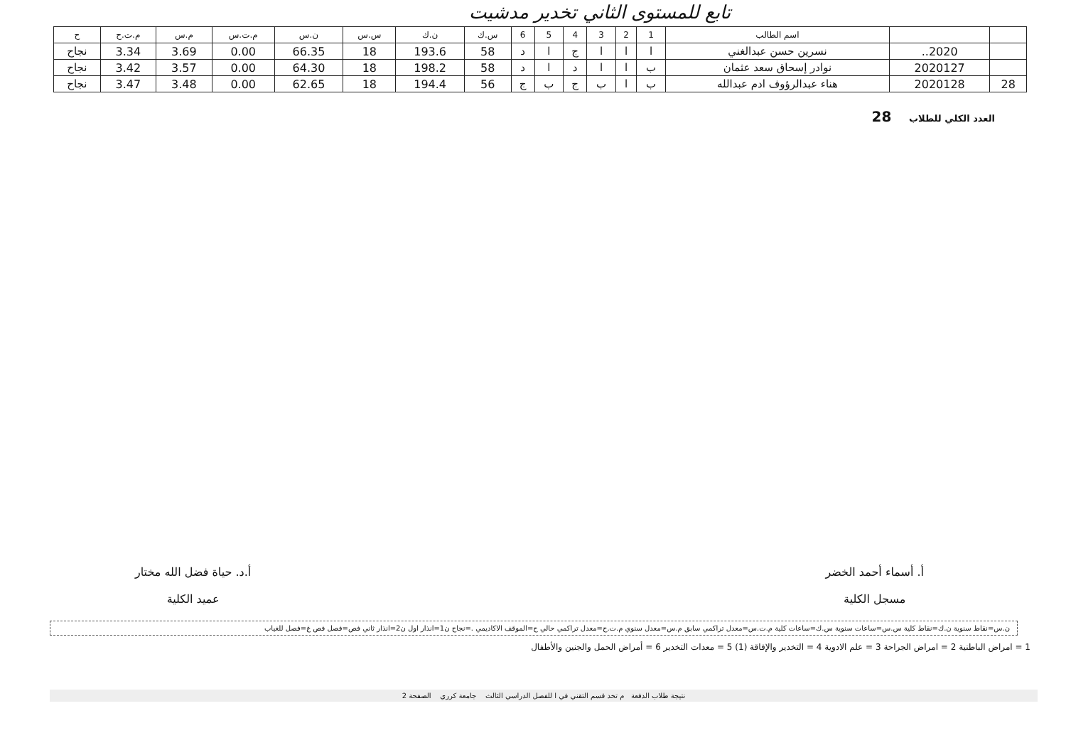تابع للمستوى الثاني تخدير مدشيت
| | | اسم الطالب | 1 | 2 | 3 | 4 | 5 | 6 | س.ك | ن.ك | س.س | ن.س | م.ت.س | م.س | م.ت.ح | ح |
| --- | --- | --- | --- | --- | --- | --- | --- | --- | --- | --- | --- | --- | --- | --- | --- | --- |
| | 2020.. | نسرين حسن عبدالغني | ا | ا | ا | ج | ا | د | 58 | 193.6 | 18 | 66.35 | 0.00 | 3.69 | 3.34 | نجاح |
| | 2020127 | نوادر إسحاق سعد عثمان | ب | ا | ا | د | ا | د | 58 | 198.2 | 18 | 64.30 | 0.00 | 3.57 | 3.42 | نجاح |
| 28 | 2020128 | هناء عبدالرؤوف ادم عبدالله | ب | ا | ب | ج | ب | ج | 56 | 194.4 | 18 | 62.65 | 0.00 | 3.48 | 3.47 | نجاح |
العدد الكلي للطلاب 28
أ. أسماء أحمد الخضر
مسجل الكلية
أ.د. حياة فضل الله مختار
عميد الكلية
ن.س=نقاط سنوية ن.ك=نقاط كلية س.س=ساعات سنوية س.ك=ساعات كلية م.ت.س=معدل تراكمي سابق م.س=معدل سنوي م.ت.ح=معدل تراكمي حالي ح=الموقف الاكاديمي .=نجاح ن1=انذار اول ن2=انذار ثاني فص=فصل فص غ=فصل للغياب
1 = امراض الباطنية 2 = امراض الجراحة 3 = علم الادوية 4 = التخدير والإفاقة (1) 5 = معدات التخدير 6 = أمراض الحمل والجنين والأطفال
نتيجة طلاب الدفعة م تخد قسم التقني في ا للفصل الدراسي الثالث جامعة كرري الصفحة 2